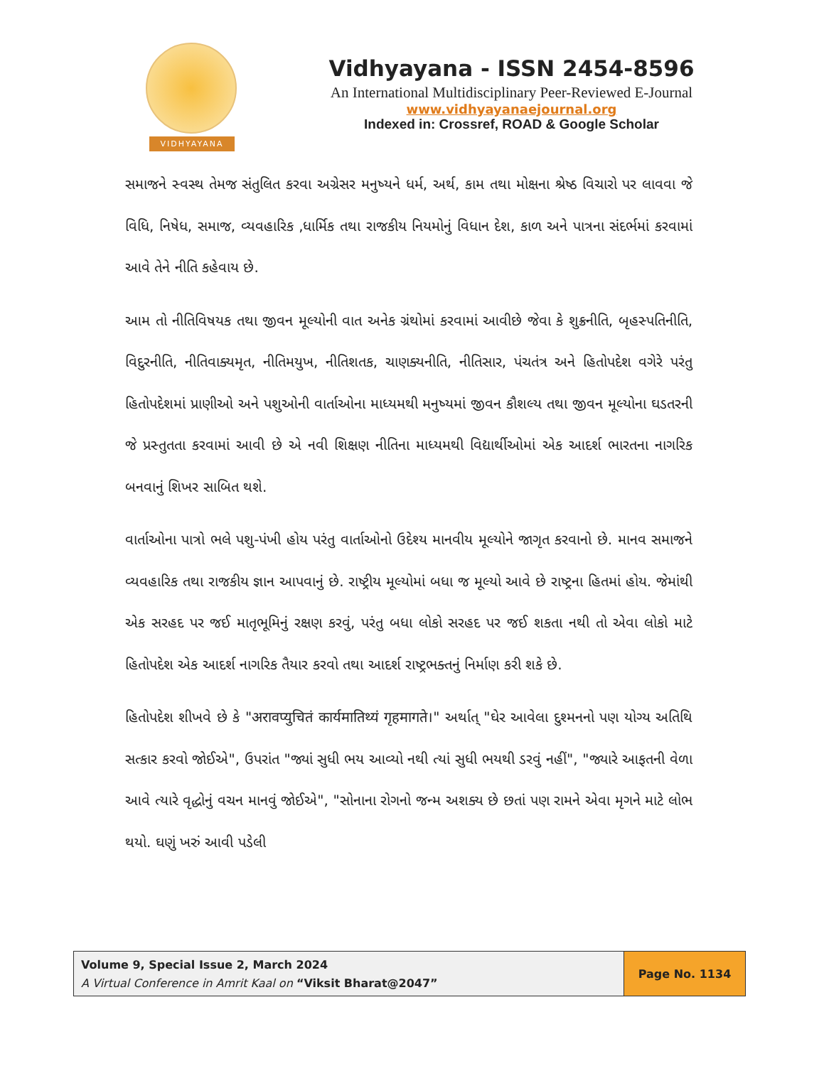VIDHYAYANA
Vidhyayana - ISSN 2454-8596
An International Multidisciplinary Peer-Reviewed E-Journal
www.vidhyayanaejournal.org
Indexed in: Crossref, ROAD & Google Scholar
સમાજને સ્વસ્થ તેમજ સંતુલિત કરવા અગ્રેસર મનુષ્યને ધર્મ, અર્થ, કામ તથા મોક્ષના શ્રેષ્ઠ વિચારો પર લાવવા જે વિધિ, નિષેધ, સમાજ, વ્યવહારિક ,ધાર્મિક તથા રાજકીય નિયમોનું વિધાન દેશ, કાળ અને પાત્રના સંદર્ભમાં કરવામાં આવે તેને નીતિ કહેવાય છે.
આમ તો નીતિવિષયક તથા જીવન મૂલ્યોની વાત અનેક ગ્રંથોમાં કરવામાં આવીછે જેવા કે શુક્રનીતિ, બૃહસ્પતિનીતિ, વિદુરનીતિ, નીતિવાક્યમૃત, નીતિમયુખ, નીતિશતક, ચાણક્યનીતિ, નીતિસાર, પંચતંત્ર અને હિતોપદેશ વગેરે પરંતુ હિતોપદેશમાં પ્રાણીઓ અને પશુઓની વાર્તાઓના માધ્યમથી મનુષ્યમાં જીવન કૌશલ્ય તથા જીવન મૂલ્યોના ઘડતરની જે પ્રસ્તુતતા કરવામાં આવી છે એ નવી શિક્ષણ નીતિના માધ્યમથી વિદ્યાર્થીઓમાં એક આદર્શ ભારતના નાગરિક બનવાનું શિખર સાબિત થશે.
વાર્તાઓના પાત્રો ભલે પશુ-પંખી હોય પરંતુ વાર્તાઓનો ઉદેશ્ય માનવીય મૂલ્યોને જાગૃત કરવાનો છે. માનવ સમાજને વ્યવહારિક તથા રાજકીય જ્ઞાન આપવાનું છે. રાષ્ટ્રીય મૂલ્યોમાં બધા જ મૂલ્યો આવે છે રાષ્ટ્રના હિતમાં હોય. જેમાંથી એક સરહદ પર જઈ માતૃભૂમિનું રક્ષણ કરવું, પરંતુ બધા લોકો સરહદ પર જઈ શકતા નથી તો એવા લોકો માટે હિતોપદેશ એક આદર્શ નાગરિક તૈયાર કરવો તથા આદર્શ રાષ્ટ્રભક્તનું નિર્માણ કરી શકે છે.
હિતોપદેશ શીખવે છે કે "अरावप्युचितं कार्यमातिथ्यं गृहमागते।" અર્થાત્ "ઘેર આવેલા દુશ્મનનો પણ યોગ્ય અતિથિ સત્કાર કરવો જોઈએ", ઉપરાંત "જ્યાં સુધી ભય આવ્યો નથી ત્યાં સુધી ભયથી ડરવું નહીં", "જ્યારે આફતની વેળા આવે ત્યારે વૃદ્ધોનું વચન માનવું જોઈએ", "સોનાના રોગનો જન્મ અશક્ય છે છતાં પણ રામને એવા મૃગને માટે લોભ થયો. ઘણું ખરું આવી પડેલી
Volume 9, Special Issue 2, March 2024
A Virtual Conference in Amrit Kaal on “Viksit Bharat@2047”
Page No. 1134